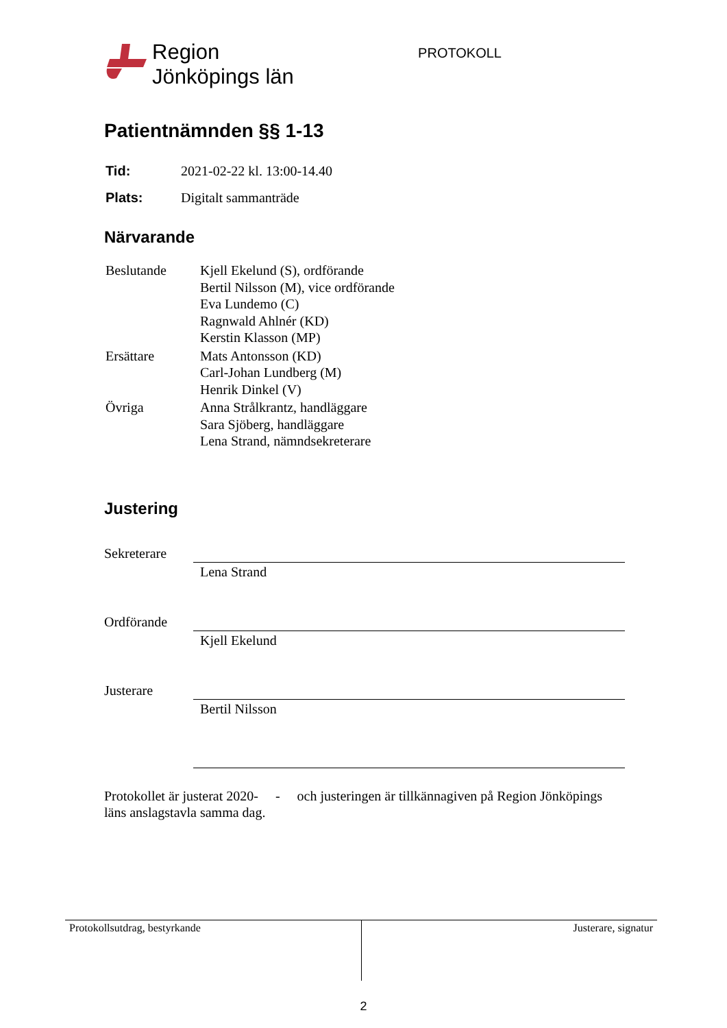Region
Jönköpings län
PROTOKOLL
Patientnämnden §§ 1-13
| Tid: | 2021-02-22 kl. 13:00-14.40 |
| Plats: | Digitalt sammanträde |
Närvarande
| Beslutande | Kjell Ekelund (S), ordförande Bertil Nilsson (M), vice ordförande Eva Lundemo (C) Ragnwald Ahlnér (KD) Kerstin Klasson (MP) |
| Ersättare | Mats Antonsson (KD) Carl-Johan Lundberg (M) Henrik Dinkel (V) |
| Övriga | Anna Strålkrantz, handläggare Sara Sjöberg, handläggare Lena Strand, nämndsekreterare |
Justering
Sekreterare
Lena Strand
Ordförande Kjell Ekelund
Justerare Bertil Nilsson
Protokollet är justerat 2020- - och justeringen är tillkännagiven på Region Jönköpings läns anslagstavla samma dag.
Protokollsutdrag, bestyrkande Justerare, signatur
2